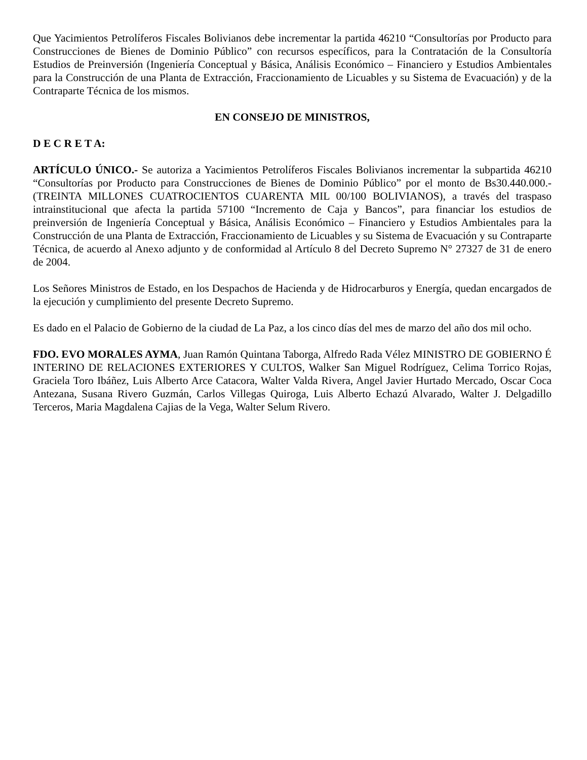Que Yacimientos Petrolíferos Fiscales Bolivianos debe incrementar la partida 46210 “Consultorías por Producto para Construcciones de Bienes de Dominio Público” con recursos específicos, para la Contratación de la Consultoría Estudios de Preinversión (Ingeniería Conceptual y Básica, Análisis Económico – Financiero y Estudios Ambientales para la Construcción de una Planta de Extracción, Fraccionamiento de Licuables y su Sistema de Evacuación) y de la Contraparte Técnica de los mismos.
EN CONSEJO DE MINISTROS,
D E C R E T A:
ARTÍCULO ÚNICO.- Se autoriza a Yacimientos Petrolíferos Fiscales Bolivianos incrementar la subpartida 46210 “Consultorías por Producto para Construcciones de Bienes de Dominio Público” por el monto de Bs30.440.000.- (TREINTA MILLONES CUATROCIENTOS CUARENTA MIL 00/100 BOLIVIANOS), a través del traspaso intrainstitucional que afecta la partida 57100 “Incremento de Caja y Bancos”, para financiar los estudios de preinversión de Ingeniería Conceptual y Básica, Análisis Económico – Financiero y Estudios Ambientales para la Construcción de una Planta de Extracción, Fraccionamiento de Licuables y su Sistema de Evacuación y su Contraparte Técnica, de acuerdo al Anexo adjunto y de conformidad al Artículo 8 del Decreto Supremo N° 27327 de 31 de enero de 2004.
Los Señores Ministros de Estado, en los Despachos de Hacienda y de Hidrocarburos y Energía, quedan encargados de la ejecución y cumplimiento del presente Decreto Supremo.
Es dado en el Palacio de Gobierno de la ciudad de La Paz, a los cinco días del mes de marzo del año dos mil ocho.
FDO. EVO MORALES AYMA, Juan Ramón Quintana Taborga, Alfredo Rada Vélez MINISTRO DE GOBIERNO É INTERINO DE RELACIONES EXTERIORES Y CULTOS, Walker San Miguel Rodríguez, Celima Torrico Rojas, Graciela Toro Ibáñez, Luis Alberto Arce Catacora, Walter Valda Rivera, Angel Javier Hurtado Mercado, Oscar Coca Antezana, Susana Rivero Guzmán, Carlos Villegas Quiroga, Luis Alberto Echazú Alvarado, Walter J. Delgadillo Terceros, Maria Magdalena Cajias de la Vega, Walter Selum Rivero.